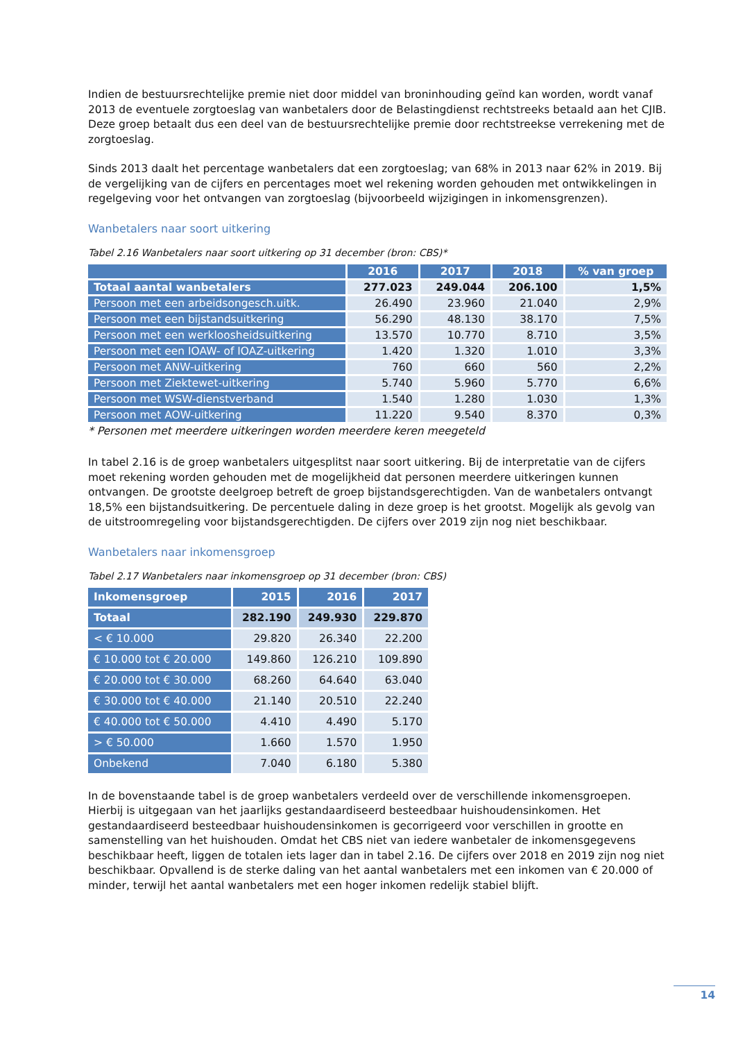Indien de bestuursrechtelijke premie niet door middel van broninhouding geïnd kan worden, wordt vanaf 2013 de eventuele zorgtoeslag van wanbetalers door de Belastingdienst rechtstreeks betaald aan het CJIB. Deze groep betaalt dus een deel van de bestuursrechtelijke premie door rechtstreekse verrekening met de zorgtoeslag.
Sinds 2013 daalt het percentage wanbetalers dat een zorgtoeslag; van 68% in 2013 naar 62% in 2019. Bij de vergelijking van de cijfers en percentages moet wel rekening worden gehouden met ontwikkelingen in regelgeving voor het ontvangen van zorgtoeslag (bijvoorbeeld wijzigingen in inkomensgrenzen).
Wanbetalers naar soort uitkering
Tabel 2.16 Wanbetalers naar soort uitkering op 31 december (bron: CBS)*
| | 2016 | 2017 | 2018 | % van groep |
| --- | --- | --- | --- | --- |
| Totaal aantal wanbetalers | 277.023 | 249.044 | 206.100 | 1,5% |
| Persoon met een arbeidsongesch.uitk. | 26.490 | 23.960 | 21.040 | 2,9% |
| Persoon met een bijstandsuitkering | 56.290 | 48.130 | 38.170 | 7,5% |
| Persoon met een werkloosheidsuitkering | 13.570 | 10.770 | 8.710 | 3,5% |
| Persoon met een IOAW- of IOAZ-uitkering | 1.420 | 1.320 | 1.010 | 3,3% |
| Persoon met ANW-uitkering | 760 | 660 | 560 | 2,2% |
| Persoon met Ziektewet-uitkering | 5.740 | 5.960 | 5.770 | 6,6% |
| Persoon met WSW-dienstverband | 1.540 | 1.280 | 1.030 | 1,3% |
| Persoon met AOW-uitkering | 11.220 | 9.540 | 8.370 | 0,3% |
* Personen met meerdere uitkeringen worden meerdere keren meegeteld
In tabel 2.16 is de groep wanbetalers uitgesplitst naar soort uitkering. Bij de interpretatie van de cijfers moet rekening worden gehouden met de mogelijkheid dat personen meerdere uitkeringen kunnen ontvangen. De grootste deelgroep betreft de groep bijstandsgerechtigden. Van de wanbetalers ontvangt 18,5% een bijstandsuitkering. De percentuele daling in deze groep is het grootst. Mogelijk als gevolg van de uitstroomregeling voor bijstandsgerechtigden. De cijfers over 2019 zijn nog niet beschikbaar.
Wanbetalers naar inkomensgroep
Tabel 2.17 Wanbetalers naar inkomensgroep op 31 december (bron: CBS)
| Inkomensgroep | 2015 | 2016 | 2017 |
| --- | --- | --- | --- |
| Totaal | 282.190 | 249.930 | 229.870 |
| < € 10.000 | 29.820 | 26.340 | 22.200 |
| € 10.000 tot € 20.000 | 149.860 | 126.210 | 109.890 |
| € 20.000 tot € 30.000 | 68.260 | 64.640 | 63.040 |
| € 30.000 tot € 40.000 | 21.140 | 20.510 | 22.240 |
| € 40.000 tot € 50.000 | 4.410 | 4.490 | 5.170 |
| > € 50.000 | 1.660 | 1.570 | 1.950 |
| Onbekend | 7.040 | 6.180 | 5.380 |
In de bovenstaande tabel is de groep wanbetalers verdeeld over de verschillende inkomensgroepen. Hierbij is uitgegaan van het jaarlijks gestandaardiseerd besteedbaar huishoudensinkomen. Het gestandaardiseerd besteedbaar huishoudensinkomen is gecorrigeerd voor verschillen in grootte en samenstelling van het huishouden. Omdat het CBS niet van iedere wanbetaler de inkomensgegevens beschikbaar heeft, liggen de totalen iets lager dan in tabel 2.16. De cijfers over 2018 en 2019 zijn nog niet beschikbaar. Opvallend is de sterke daling van het aantal wanbetalers met een inkomen van € 20.000 of minder, terwijl het aantal wanbetalers met een hoger inkomen redelijk stabiel blijft.
14